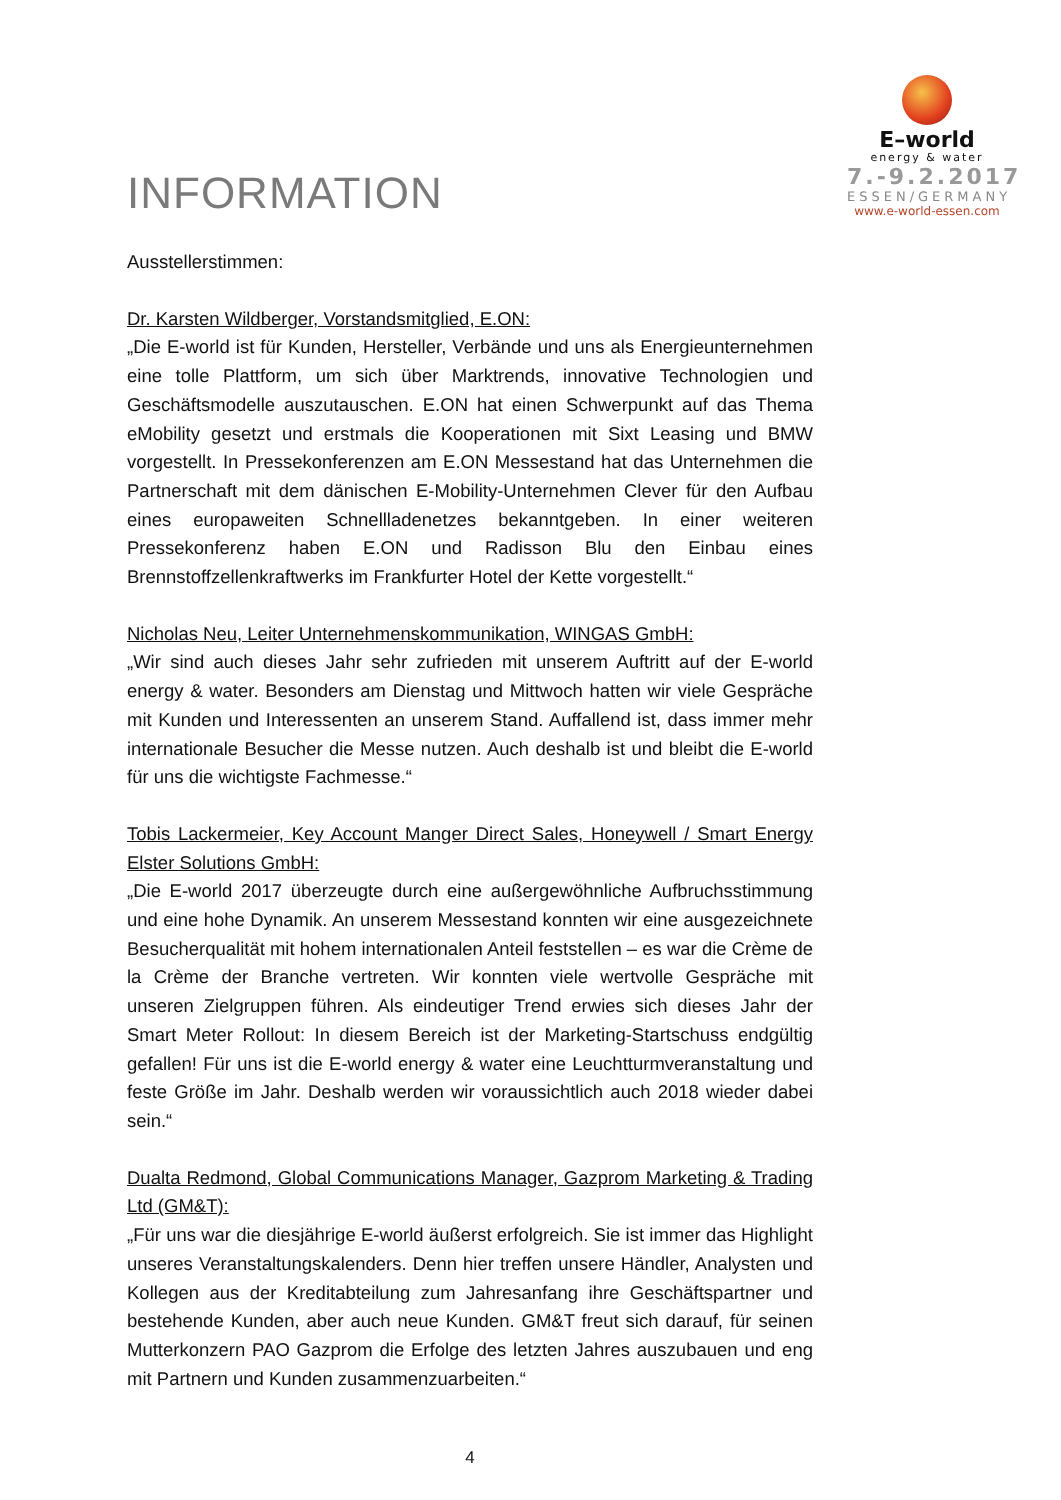INFORMATION
E–world
energy & water
7.-9.2.2017
ESSEN/GERMANY
www.e-world-essen.com
Ausstellerstimmen:
Dr. Karsten Wildberger, Vorstandsmitglied, E.ON:
„Die E-world ist für Kunden, Hersteller, Verbände und uns als Energieunternehmen eine tolle Plattform, um sich über Marktrends, innovative Technologien und Geschäftsmodelle auszutauschen. E.ON hat einen Schwerpunkt auf das Thema eMobility gesetzt und erstmals die Kooperationen mit Sixt Leasing und BMW vorgestellt. In Pressekonferenzen am E.ON Messestand hat das Unternehmen die Partnerschaft mit dem dänischen E-Mobility-Unternehmen Clever für den Aufbau eines europaweiten Schnellladenetzes bekanntgeben. In einer weiteren Pressekonferenz haben E.ON und Radisson Blu den Einbau eines Brennstoffzellenkraftwerks im Frankfurter Hotel der Kette vorgestellt.“
Nicholas Neu, Leiter Unternehmenskommunikation, WINGAS GmbH:
„Wir sind auch dieses Jahr sehr zufrieden mit unserem Auftritt auf der E-world energy & water. Besonders am Dienstag und Mittwoch hatten wir viele Gespräche mit Kunden und Interessenten an unserem Stand. Auffallend ist, dass immer mehr internationale Besucher die Messe nutzen. Auch deshalb ist und bleibt die E-world für uns die wichtigste Fachmesse.“
Tobis Lackermeier, Key Account Manger Direct Sales, Honeywell / Smart Energy Elster Solutions GmbH:
„Die E-world 2017 überzeugte durch eine außergewöhnliche Aufbruchsstimmung und eine hohe Dynamik. An unserem Messestand konnten wir eine ausgezeichnete Besucherqualität mit hohem internationalen Anteil feststellen – es war die Crème de la Crème der Branche vertreten. Wir konnten viele wertvolle Gespräche mit unseren Zielgruppen führen. Als eindeutiger Trend erwies sich dieses Jahr der Smart Meter Rollout: In diesem Bereich ist der Marketing-Startschuss endgültig gefallen! Für uns ist die E-world energy & water eine Leuchtturmveranstaltung und feste Größe im Jahr. Deshalb werden wir voraussichtlich auch 2018 wieder dabei sein.“
Dualta Redmond, Global Communications Manager, Gazprom Marketing & Trading Ltd (GM&T):
„Für uns war die diesjährige E-world äußerst erfolgreich. Sie ist immer das Highlight unseres Veranstaltungskalenders. Denn hier treffen unsere Händler, Analysten und Kollegen aus der Kreditabteilung zum Jahresanfang ihre Geschäftspartner und bestehende Kunden, aber auch neue Kunden. GM&T freut sich darauf, für seinen Mutterkonzern PAO Gazprom die Erfolge des letzten Jahres auszubauen und eng mit Partnern und Kunden zusammenzuarbeiten.“
4